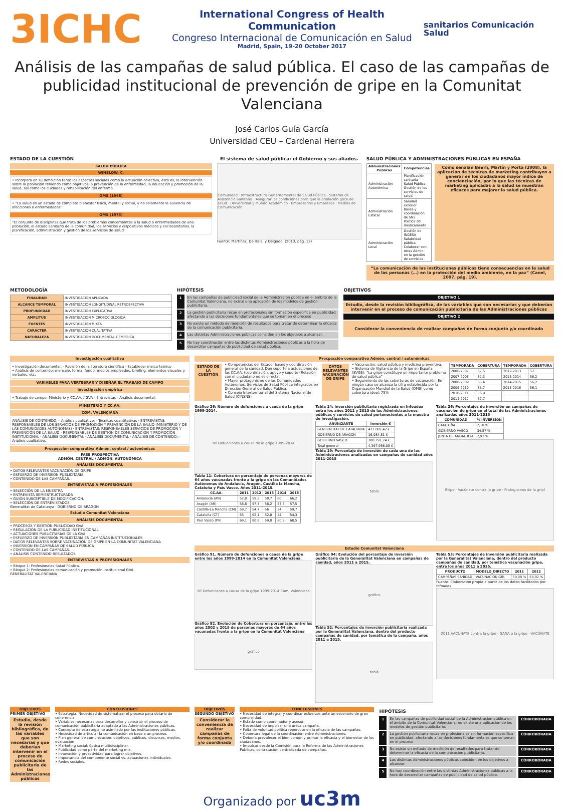3ICHC
International Congress of Health Communication
Congreso Internacional de Comunicación en Salud
Madrid, Spain, 19-20 October 2017
sanitarios Comunicación Salud
Análisis de las campañas de salud pública. El caso de las campañas de publicidad institucional de prevención de gripe en la Comunitat Valenciana
José Carlos Guía García
Universidad CEU – Cardenal Herrera
ESTADO DE LA CUESTIÓN
SALUD PÚBLICA
WINSLOW, C.
• Incorpora en su definición tanto los aspectos sociales como la actuación colectiva, esto es, la intervención sobre la población teniendo como objetivos la prevención de la enfermedad, la educación y promoción de la salud, así como los cuidados y rehabilitación del enfermo
OMS (1946)
• “La salud es un estado de completo bienestar físico, mental y social, y no solamente la ausencia de afecciones o enfermedades”
OMS (1973)
“El conjunto de disciplinas que trata de los problemas concernientes a la salud o enfermedades de una población, el estado sanitario de la comunidad, los servicios y dispositivos médicos y sociosanitarios, la planificación, administración y gestión de los servicios de salud”
El sistema de salud pública: el Gobierno y sus aliados.
Comunidad · Infraestructura Gubernamental de Salud Pública · Sistema de Asistencia Sanitaria · Asegurar las condiciones para que la población goce de salud · Universidad y Mundo Académico · Empresarios y Empresas · Medios de Comunicación
Fuente: Martínez, De Irala, y Delgado, (2013, pág. 12)
SALUD PÚBLICA Y ADMINISTRACIONES PÚBLICAS EN ESPAÑA
| Administraciones Públicas | Competencias |
| --- | --- |
| Administración Autonómica | Planificación sanitaria Salud Pública Gestión de los servicios de salud |
| Administración Estatal | Sanidad exterior Bases y coordinación de SNS Política del medicamento |
| Administración Local | Gestión de INGESA Salubridad pública Colaborar con otras Admin. en la gestión de servicios |
Como señalan Beerli, Martín y Porta (2008), la aplicación de técnicas de marketing contribuyen a generar en los ciudadanos mayor índice de concienciación, por lo que las técnicas de marketing aplicadas a la salud se muestran eficaces para mejorar la salud pública.
“La comunicación de las instituciones públicas tiene consecuencias en la salud de las personas (…) en la protección del medio ambiente, en la paz” (Canel, 2007, pág. 19).
METODOLOGÍA
| FINALIDAD | INVESTIGACIÓN APLICADA |
| ALCANCE TEMPORAL | INVESTIGACIÓN LONGITUDINAL RETROSPECTIVA |
| PROFUNDIDAD | INVESTIGACIÓN EXPLICATIVA |
| AMPLITUD | INVESTIGACIÓN MICROSOCIOLÓGICA |
| FUENTES | INVESTIGACIÓN MIXTA |
| CARÁCTER | INVESTIGACIÓN CUALITATIVA |
| NATURALEZA | INVESTIGACIÓN DOCUMENTAL Y EMPÍRICA |
HIPÓTESIS
1 En las campañas de publicidad social de la Administración pública en el ámbito de la Comunitat Valenciana, no existe una aplicación de los modelos de gestión publicitaria.
2 La gestión publicitaria recae en profesionales sin formación específica en publicidad, afectando a las decisiones fundamentales que se toman en el proceso
3 No existe un método de medición de resultados para tratar de determinar la eficacia de la comunicación publicitaria.
4 Las distintas Administraciones públicas coinciden en los objetivos a alcanzar.
5 No hay coordinación entre las distintas Administraciones públicas a la hora de desarrollar campañas de publicidad de salud pública.
OBJETIVOS
OBJETIVO 1
Estudio, desde la revisión bibliográfica, de las variables que son necesarias y que deberían intervenir en el proceso de comunicación publicitaria de las Administraciones públicas
OBJETIVO 2
Considerar la conveniencia de realizar campañas de forma conjunta y/o coordinada
Investigación cualitativa
• Investigación documental: - Revisión de la literatura científica - Establecer marco teórico
• Análisis de contenido: mensaje, forma, fondo, medios empleados, briefing, elementos visuales y verbales, etc.
VARIABLES PARA VERTEBRAR Y DISEÑAR EL TRABAJO DE CAMPO
Investigación empírica
• Trabajo de campo: Ministerio y CC.AA. / GVA - Entrevistas - Análisis documental.
MINISTERIO Y CC.AA.
COM. VALENCIANA
ANÁLISIS DE CONTENIDO: - Análisis cualitativo. - Técnicas cuantitativas · ENTREVISTAS: RESPONSABLES DE LOS SERVICIOS DE PROMOCIÓN Y PREVENCIÓN DE LA SALUD (MINISTERIO Y DE LAS COMUNIDADES AUTÓNOMAS) · ENTREVISTAS: RESPONSABLES SERVICIOS DE PROMOCIÓN Y PREVENCIÓN DE LA SALUD - RESPONSABLES DE GESTIÓN DE COMUNICACIÓN Y PROMOCIÓN INSTITUCIONAL · ANÁLISIS DOCUMENTAL · ANÁLISIS DOCUMENTAL · ANÁLISIS DE CONTENIDO: - Análisis cualitativo.
Prospección comparativa Admón. central / autonómicas
FASE PROSPECTIVA
ADMÓN. CENTRAL / ADMÓN. AUTONÓMICA
ANÁLISIS DOCUMENTAL
• DATOS RELEVANTES VACUNACIÓN DE GRIPE
• ESFUERZO DE INVERSIÓN PUBLICITARIA
• CONTENIDO DE LAS CAMPAÑAS.
ENTREVISTAS A PROFESIONALES
• SELECCIÓN DE LA MUESTRA
• ENTREVISTA SEMIESTRUCTURADA
• GUIÓN SUSCEPTIBLE DE MODIFICACIÓN.
• SELECCIÓN DE ENTREVISTADOS
Generalitat de Catalunya · GOBIERNO DE ARAGON
Estudio Comunitat Valenciana
ANÁLISIS DOCUMENTAL
• PROCESOS Y GESTIÓN PUBLICIDAD GVA
• REGULACIÓN DE LA PUBLICIDAD INSTITUCIONAL
• ACTUACIONES PUBLICITARIAS DE LA GVA
• ESFUERZO DE INVERSIÓN PUBLICITARIA EN CAMPAÑAS INSTITUCIONALES
• DATOS RELEVANTES SOBRE VACUNACIÓN DE GRIPE EN LA COMUNITAT VALENCIANA
• INVERSIÓN EN CAMPAÑAS DE SALUD PÚBLICA
• CONTENIDO DE LAS CAMPAÑAS.
• ANÁLISIS CONTENIDO RESULTADOS
ENTREVISTAS A PROFESIONALES
• Bloque 1: Profesionales Salud Pública.
• Bloque 2: Profesionales comunicación y promoción institucional GVA
GENERALITAT VALENCIANA
Prospección comparativa Admón. central / autonómicas
ESTADO DE LA CUESTIÓN
• Competencias del Estado: bases y coordinación general de la sanidad. Dan soporte a actuaciones de las CC.AA. (coordinación, apoyo y soporte) Relación con el ciudadano no es directa.
• Mayor protagonismo de las Comunidades Autónomas. Servicios de Salud Pública integrados en Dirección General de Salud Pública.
• Consejo Interterritorial del Sistema Nacional de Salud (CINSNS)
DATOS RELEVANTES VACUNACIÓN DE GRIPE
• Vacunación: salud pública y medicina preventiva.
• Sistema de Vigilancia de la Gripe en España (SVGE): “La gripe constituye un importante problema de salud pública”
• Seguimiento de las coberturas de vacunación: En ningún caso se alcanza la cifra establecida por la Organización Mundial de la Salud (OMS) como cobertura ideal: 75%
| TEMPORADA | COBERTURA | TEMPORADA | COBERTURA |
| --- | --- | --- | --- |
| 2006-2007 | 67,5 | 2012-2013 | 57 |
| 2007-2008 | 62,3 | 2013-2014 | 56,2 |
| 2008-2009 | 65,4 | 2014-2015 | 56,2 |
| 2009-2010 | 65,7 | 2015-2016 | 56,1 |
| 2010-2011 | 56,9 | | |
| 2011-2012 | 57,7 | | |
Gráfico 26: Número de defunciones a causa de la gripe 1999-2014.
Nº Defunciones a causa de la gripe 1999-2014
Tabla 11: Cobertura en porcentaje de personas mayores de 64 años vacunadas frente a la gripe en las Comunidades Autónomas de Andalucía, Aragón, Castilla la Mancha, Cataluña y País Vasco. Años 2011-2015.
| CC.AA. | 2011 | 2012 | 2013 | 2014 | 2015 |
| --- | --- | --- | --- | --- | --- |
| Andalucía (AN) | 52,8 | 59,2 | 58,7 | 60 | 66,2 |
| Aragón (AR) | 58,8 | 57,3 | 58,2 | 57,5 | 57,5 |
| Castilla-La Mancha (CM) | 59,7 | 54,7 | 56 | 54 | 59,7 |
| Cataluña (CT) | 55 | 62,1 | 52,8 | 54 | 54,3 |
| País Vasco (PV) | 69,1 | 80,8 | 59,8 | 60,3 | 60,5 |
Tabla 14: Inversión publicitaria registrada en Infoadex entre los años 2011 y 2015 de las Administraciones públicas y servicios de salud pertenecientes a la muestra de investigación.
| ANUNCIANTE | Inversión € |
| --- | --- |
| GENERALITAT DE CATALUNYA | 471.881,42 € |
| GOBIERNO DE ARAGÓN | 16.084,81 € |
| GOBIERNO VASCO | 200.791,74 € |
| Total general | 4.397.956,08 € |
Tabla 19: Porcentaje de inversión de cada una de las Administraciones analizadas en campañas de sanidad años 2011-2015
tabla
Tabla 26: Porcentajes de inversión en campañas de vacunación de gripe en el total de las Administraciones analizadas años 2011-2015
| COMUNIDAD | % INVERSION |
| --- | --- |
| CATALUÑA | 2,18 % |
| GOBIERNO VASCO | 34,57 % |
| JUNTA DE ANDALUCIA | 2,92 % |
Gripe · Vacúnate contra la gripe · Protegiu-vos de la grip!
Estudio Comunitat Valenciana
Gráfico 91. Número de defunciones a causa de la gripe entre los años 1999-2014 en la Comunitat Valenciana.
Nº Defunciones a causa de la gripe 1999-2014 Com. Valenciana
Gráfico 92. Evolución de Cobertura en porcentaje, entre los años 2002 y 2015 de personas mayores de 64 años vacunadas frente a la gripe en la Comunitat Valenciana
gráfico
Gráfico 94: Evolución del porcentaje de inversión publicitaria de la Generalitat Valenciana en campañas de sanidad, años 2011 a 2015.
gráfico
Tabla 52: Porcentajes de inversión publicitaria realizada por la Generalitat Valenciana, dentro del producto campañas de sanidad, por temática de la campaña, años 2011 a 2015.
tabla
Tabla 53: Porcentajes de inversión publicitaria realizada por la Generalitat Valenciana, dentro del producto campañas de sanidad, por temática vacunación gripe, entre los años 2011 a 2015.
| PRODUCTO | MODELO_DIRECTO | 2011 | 2012 |
| --- | --- | --- | --- |
| CAMPAÑAS SANIDAD | VACUNACION GRI. | 50,08 % | 69,92 % |
Fuente: Elaboración propia a partir de los datos facilitados por Infoadex
2011 VACÚNATE contra la gripe · GANA a la gripe · VACÚNATE
OBJETIVOS
PRIMER OBJETIVO
Estudio, desde la revisión bibliográfica, de las variables que son necesarias y que deberían intervenir en el proceso de comunicación publicitaria de las Administraciones públicas
CONCLUSIONES
• Estrategia. Necesidad de sistematizar el proceso para dotarlo de coherencia.
• Variables necesarias para desarrollar y construir el proceso de comunicación publicitaria adaptado a las Administraciones públicas.
• Concepto de estrategia no asimilado por las instituciones públicas.
• Necesidad de articular la comunicación en base a un proceso.
• Plan general de comunicación: objetivos, públicos, discursos, medios, evaluación
• Marketing social: óptica multidisciplinar.
• Publicidad como parte del marketing mix.
• Innovación y proactividad para lograr objetivos.
• Importancia del componente social vs. actuaciones individuales.
• Redes sociales.
OBJETIVOS
SEGUNDO OBJETIVO
Considerar la conveniencia de realizar campañas de forma conjunta y/o coordinada
CONCLUSIONES
• Necesidad de integrar y coordinar esfuerzos ante un escenario de gran complejidad.
• Estado como coordinador y asesor.
• Necesidad de impulsar una única campaña.
• Falta de voluntad política repercute en la eficacia de las campañas.
• Cobertura legal de la coordinación entre Administraciones.
• Debería prevalecer el bien común y primar la eficacia y el bienestar de los ciudadanos.
• Impulsar desde la Comisión para la Reforma de las Administraciones Públicas, contratación centralizada de campañas.
HIPÓTESIS
1 En las campañas de publicidad social de la Administración pública en el ámbito de la Comunitat Valenciana, no existe una aplicación de los modelos de gestión publicitaria. CORROBORADA
2 La gestión publicitaria recae en profesionales sin formación específica en publicidad, afectando a las decisiones fundamentales que se toman en el proceso CORROBORADA
3 No existe un método de medición de resultados para tratar de determinar la eficacia de la comunicación publicitaria. CORROBORADA
4 Las distintas Administraciones públicas coinciden en los objetivos a alcanzar. CORROBORADA
5 No hay coordinación entre las distintas Administraciones públicas a la hora de desarrollar campañas de publicidad de salud pública. CORROBORADA
Organizado por uc3m